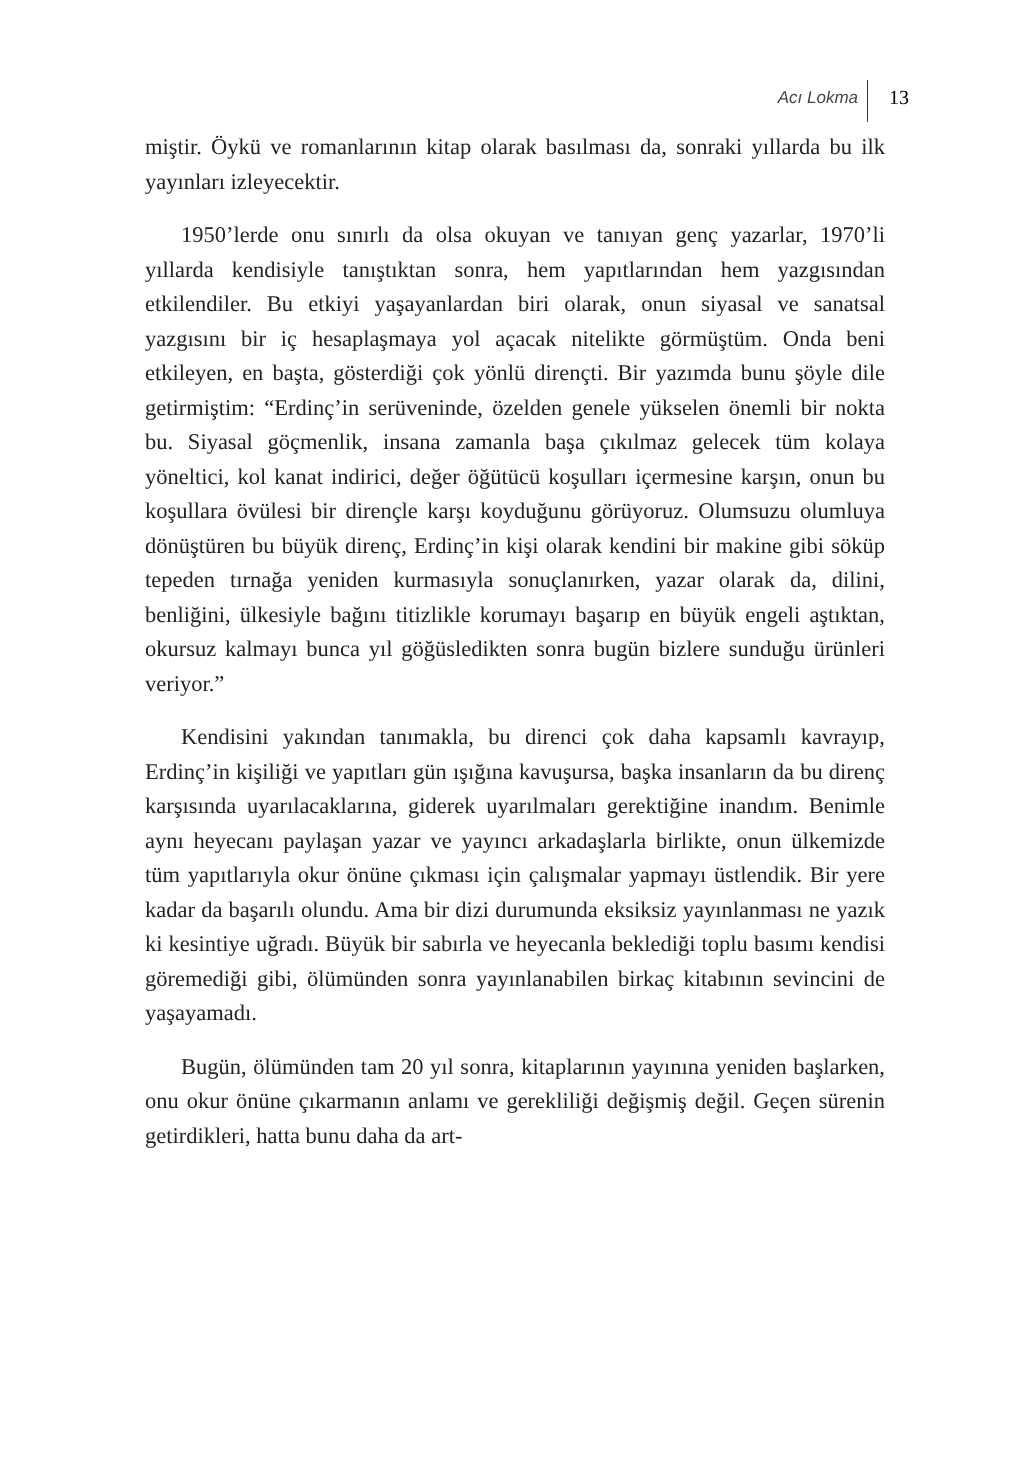Acı Lokma 13
miştir. Öykü ve romanlarının kitap olarak basılması da, sonraki yıllarda bu ilk yayınları izleyecektir.
1950’lerde onu sınırlı da olsa okuyan ve tanıyan genç yazarlar, 1970’li yıllarda kendisiyle tanıştıktan sonra, hem yapıtlarından hem yazgısından etkilendiler. Bu etkiyi yaşayanlardan biri olarak, onun siyasal ve sanatsal yazgısını bir iç hesaplaşmaya yol açacak nitelikte görmüştüm. Onda beni etkileyen, en başta, gösterdiği çok yönlü dirençti. Bir yazımda bunu şöyle dile getirmiştim: “Erdinç’in serüveninde, özelden genele yükselen önemli bir nokta bu. Siyasal göçmenlik, insana zamanla başa çıkılmaz gelecek tüm kolaya yöneltici, kol kanat indirici, değer öğütücü koşulları içermesine karşın, onun bu koşullara övülesi bir dirençle karşı koyduğunu görüyoruz. Olumsuzu olumluya dönüştüren bu büyük direnç, Erdinç’in kişi olarak kendini bir makine gibi söküp tepeden tırnağa yeniden kurmasıyla sonuçlanırken, yazar olarak da, dilini, benliğini, ülkesiyle bağını titizlikle korumayı başarıp en büyük engeli aştıktan, okursuz kalmayı bunca yıl göğüsledikten sonra bugün bizlere sunduğu ürünleri veriyor.”
Kendisini yakından tanımakla, bu direnci çok daha kapsamlı kavrayıp, Erdinç’in kişiliği ve yapıtları gün ışığına kavuşursa, başka insanların da bu direnç karşısında uyarılacaklarına, giderek uyarılmaları gerektiğine inandım. Benimle aynı heyecanı paylaşan yazar ve yayıncı arkadaşlarla birlikte, onun ülkemizde tüm yapıtlarıyla okur önüne çıkması için çalışmalar yapmayı üstlendik. Bir yere kadar da başarılı olundu. Ama bir dizi durumunda eksiksiz yayınlanması ne yazık ki kesintiye uğradı. Büyük bir sabırla ve heyecanla beklediği toplu basımı kendisi göremediği gibi, ölümünden sonra yayınlanabilen birkaç kitabının sevincini de yaşayamadı.
Bugün, ölümünden tam 20 yıl sonra, kitaplarının yayınına yeniden başlarken, onu okur önüne çıkarmanın anlamı ve gerekliliği değişmiş değil. Geçen sürenin getirdikleri, hatta bunu daha da art-